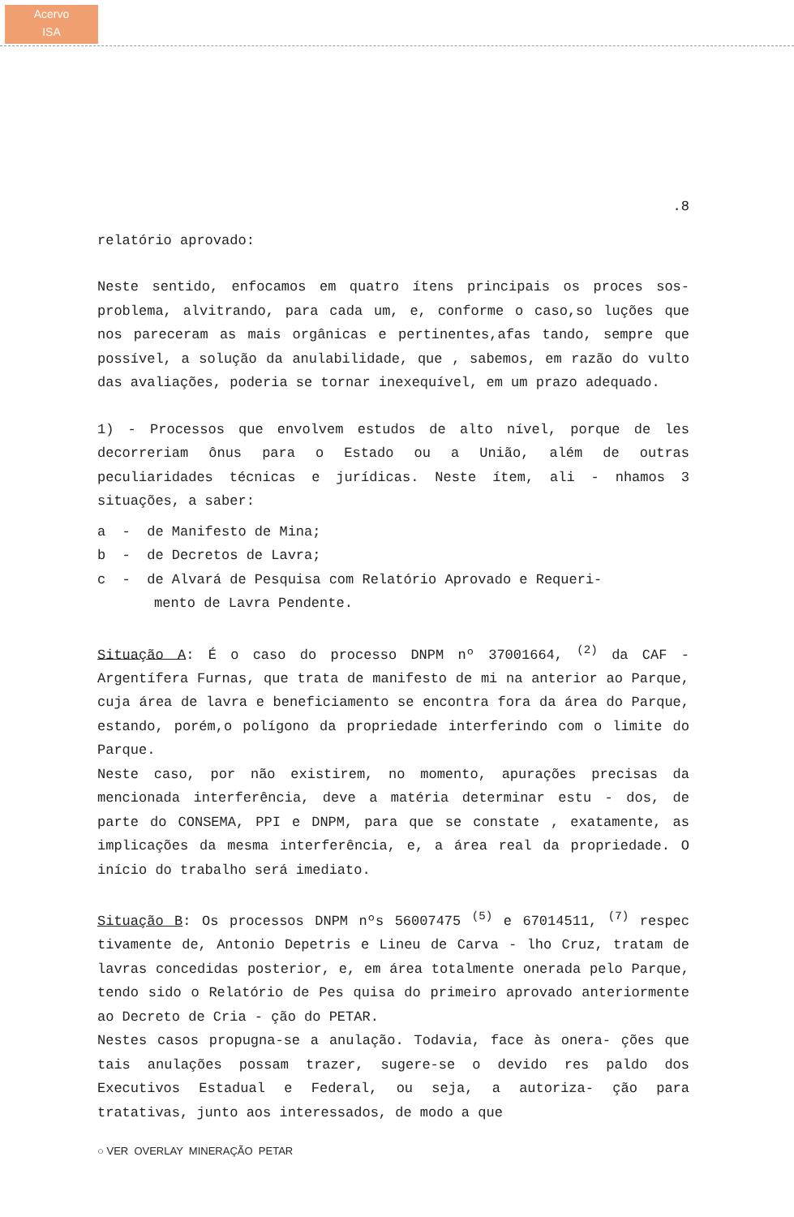Acervo
ISA
.8
relatório aprovado:
Neste sentido, enfocamos em quatro ítens principais os proces sos-problema, alvitrando, para cada um, e, conforme o caso,so luções que nos pareceram as mais orgânicas e pertinentes,afas tando, sempre que possível, a solução da anulabilidade, que , sabemos, em razão do vulto das avaliações, poderia se tornar inexequível, em um prazo adequado.
1) - Processos que envolvem estudos de alto nível, porque de les decorreriam ônus para o Estado ou a União, além de outras peculiaridades técnicas e jurídicas. Neste ítem, ali - nhamos 3 situações, a saber:
a - de Manifesto de Mina;
b - de Decretos de Lavra;
c - de Alvará de Pesquisa com Relatório Aprovado e Requeri-
mento de Lavra Pendente.
Situação A: É o caso do processo DNPM nº 37001664, <sup>(2)</sup> da CAF - Argentífera Furnas, que trata de manifesto de mi na anterior ao Parque, cuja área de lavra e beneficiamento se encontra fora da área do Parque, estando, porém,o polígono da propriedade interferindo com o limite do Parque.
Neste caso, por não existirem, no momento, apurações precisas da mencionada interferência, deve a matéria determinar estu - dos, de parte do CONSEMA, PPI e DNPM, para que se constate , exatamente, as implicações da mesma interferência, e, a área real da propriedade. O início do trabalho será imediato.
Situação B: Os processos DNPM nºs 56007475 <sup>(5)</sup> e 67014511, <sup>(7)</sup> respec tivamente de, Antonio Depetris e Lineu de Carva - lho Cruz, tratam de lavras concedidas posterior, e, em área totalmente onerada pelo Parque, tendo sido o Relatório de Pes quisa do primeiro aprovado anteriormente ao Decreto de Cria - ção do PETAR.
Nestes casos propugna-se a anulação. Todavia, face às onera- ções que tais anulações possam trazer, sugere-se o devido res paldo dos Executivos Estadual e Federal, ou seja, a autoriza- ção para tratativas, junto aos interessados, de modo a que
○ VER OVERLAY MINERAÇÃO PETAR